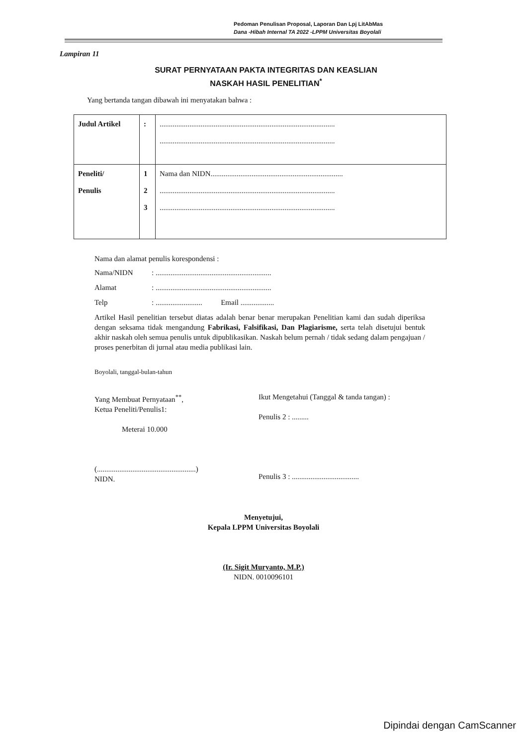Pedoman Penulisan Proposal, Laporan Dan Lpj LitAbMas
Dana -Hibah Internal TA 2022 -LPPM Universitas Boyolali
Lampiran 11
SURAT PERNYATAAN PAKTA INTEGRITAS DAN KEASLIAN
NASKAH HASIL PENELITIAN<sup>*</sup>
Yang bertanda tangan dibawah ini menyatakan bahwa :
| Judul Artikel | : | .............................................................................................. .............................................................................................. |
| Peneliti/ Penulis | 1 2 3 | Nama dan NIDN....................................................................... .............................................................................................. .............................................................................................. |
Nama dan alamat penulis korespondensi :
Nama/NIDN: ..............................................................
Alamat: ..............................................................
Telp: ......................... Email ..................
Artikel Hasil penelitian tersebut diatas adalah benar benar merupakan Penelitian kami dan sudah diperiksa dengan seksama tidak mengandung Fabrikasi, Falsifikasi, Dan Plagiarisme, serta telah disetujui bentuk akhir naskah oleh semua penulis untuk dipublikasikan. Naskah belum pernah / tidak sedang dalam pengajuan / proses penerbitan di jurnal atau media publikasi lain.
Boyolali, tanggal-bulan-tahun
Yang Membuat Pernyataan<sup>**</sup>,
Ketua Peneliti/Penulis1:
Meterai 10.000
(.....................................................)
NIDN.
Ikut Mengetahui (Tanggal & tanda tangan) :
Penulis 2 : .........
Penulis 3 : ....................................
Menyetujui,
Kepala LPPM Universitas Boyolali
(Ir. Sigit Muryanto, M.P.)
NIDN. 0010096101
Dipindai dengan CamScanner